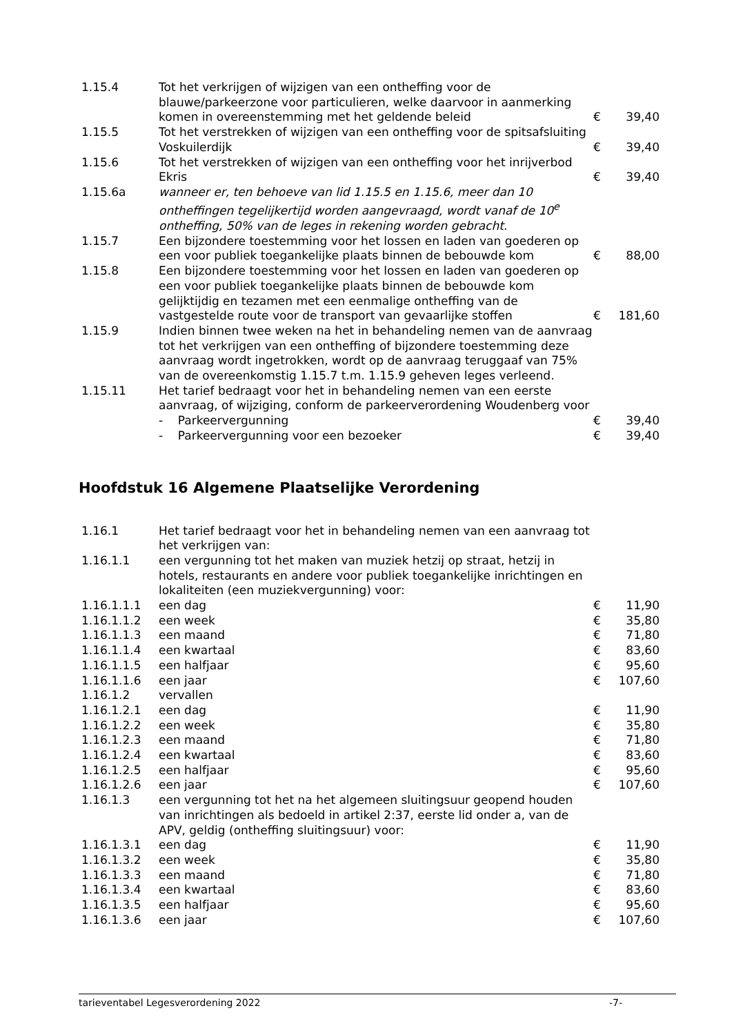| 1.15.4 | Tot het verkrijgen of wijzigen van een ontheffing voor de blauwe/parkeerzone voor particulieren, welke daarvoor in aanmerking komen in overeenstemming met het geldende beleid | € | 39,40 |
| 1.15.5 | Tot het verstrekken of wijzigen van een ontheffing voor de spitsafsluiting Voskuilerdijk | € | 39,40 |
| 1.15.6 | Tot het verstrekken of wijzigen van een ontheffing voor het inrijverbod Ekris | € | 39,40 |
| 1.15.6a | wanneer er, ten behoeve van lid 1.15.5 en 1.15.6, meer dan 10 ontheffingen tegelijkertijd worden aangevraagd, wordt vanaf de 10<sup>e</sup> ontheffing, 50% van de leges in rekening worden gebracht . | | |
| 1.15.7 | Een bijzondere toestemming voor het lossen en laden van goederen op een voor publiek toegankelijke plaats binnen de bebouwde kom | € | 88,00 |
| 1.15.8 | Een bijzondere toestemming voor het lossen en laden van goederen op een voor publiek toegankelijke plaats binnen de bebouwde kom gelijktijdig en tezamen met een eenmalige ontheffing van de vastgestelde route voor de transport van gevaarlijke stoffen | € | 181,60 |
| 1.15.9 | Indien binnen twee weken na het in behandeling nemen van de aanvraag tot het verkrijgen van een ontheffing of bijzondere toestemming deze aanvraag wordt ingetrokken, wordt op de aanvraag teruggaaf van 75% van de overeenkomstig 1.15.7 t.m. 1.15.9 geheven leges verleend. | | |
| 1.15.11 | Het tarief bedraagt voor het in behandeling nemen van een eerste aanvraag, of wijziging, conform de parkeerverordening Woudenberg voor | | |
| | - Parkeervergunning | € | 39,40 |
| | - Parkeervergunning voor een bezoeker | € | 39,40 |
Hoofdstuk 16 Algemene Plaatselijke Verordening
| 1.16.1 | Het tarief bedraagt voor het in behandeling nemen van een aanvraag tot het verkrijgen van: | | |
| 1.16.1.1 | een vergunning tot het maken van muziek hetzij op straat, hetzij in hotels, restaurants en andere voor publiek toegankelijke inrichtingen en lokaliteiten (een muziekvergunning) voor: | | |
| 1.16.1.1.1 | een dag | € | 11,90 |
| 1.16.1.1.2 | een week | € | 35,80 |
| 1.16.1.1.3 | een maand | € | 71,80 |
| 1.16.1.1.4 | een kwartaal | € | 83,60 |
| 1.16.1.1.5 | een halfjaar | € | 95,60 |
| 1.16.1.1.6 | een jaar | € | 107,60 |
| 1.16.1.2 | vervallen | | |
| 1.16.1.2.1 | een dag | € | 11,90 |
| 1.16.1.2.2 | een week | € | 35,80 |
| 1.16.1.2.3 | een maand | € | 71,80 |
| 1.16.1.2.4 | een kwartaal | € | 83,60 |
| 1.16.1.2.5 | een halfjaar | € | 95,60 |
| 1.16.1.2.6 | een jaar | € | 107,60 |
| 1.16.1.3 | een vergunning tot het na het algemeen sluitingsuur geopend houden van inrichtingen als bedoeld in artikel 2:37, eerste lid onder a, van de APV, geldig (ontheffing sluitingsuur) voor: | | |
| 1.16.1.3.1 | een dag | € | 11,90 |
| 1.16.1.3.2 | een week | € | 35,80 |
| 1.16.1.3.3 | een maand | € | 71,80 |
| 1.16.1.3.4 | een kwartaal | € | 83,60 |
| 1.16.1.3.5 | een halfjaar | € | 95,60 |
| 1.16.1.3.6 | een jaar | € | 107,60 |
tarieventabel Legesverordening 2022 -7-